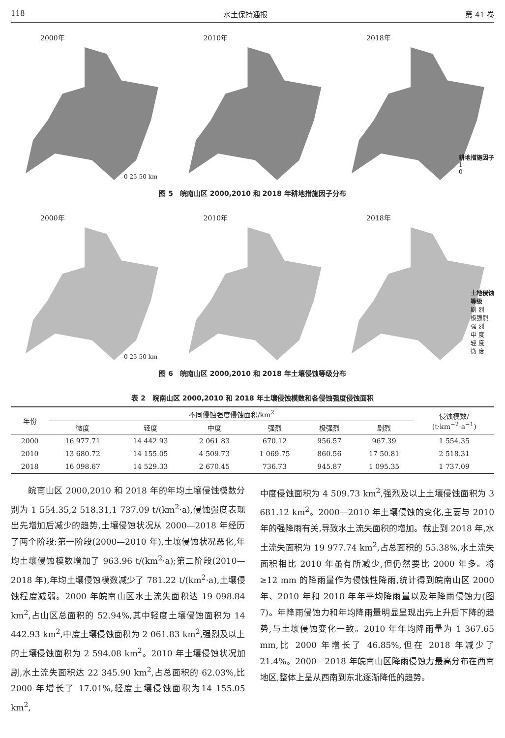118 水土保持通报 第 41 卷
2000年
0 25 50 km
2010年 2018年
耕地措施因子
1
0
图 5　皖南山区 2000,2010 和 2018 年耕地措施因子分布
2000年
0 25 50 km
2010年 2018年
土地侵蚀
等级
剧 烈
极强烈
强 烈
中 度
轻 度
微 度
图 6　皖南山区 2000,2010 和 2018 年土壤侵蚀等级分布
表 2　皖南山区 2000,2010 和 2018 年土壤侵蚀模数和各侵蚀强度侵蚀面积
| 年份 | 不同侵蚀强度侵蚀面积/km<sup>2</sup> | | | | | | 侵蚀模数/ (t·km<sup>−2</sup>·a<sup>−1</sup>) |
| --- | --- | --- | --- | --- | --- | --- | --- |
| | 微度 | 轻度 | 中度 | 强烈 | 极强烈 | 剧烈 | |
| 2000 | 16 977.71 | 14 442.93 | 2 061.83 | 670.12 | 956.57 | 967.39 | 1 554.35 |
| 2010 | 13 680.72 | 14 155.05 | 4 509.73 | 1 069.75 | 860.56 | 17 50.81 | 2 518.31 |
| 2018 | 16 098.67 | 14 529.33 | 2 670.45 | 736.73 | 945.87 | 1 095.35 | 1 737.09 |
　　皖南山区 2000,2010 和 2018 年的年均土壤侵蚀模数分别为 1 554.35,2 518.31,1 737.09 t/(km<sup>2</sup>·a),侵蚀强度表现出先增加后减少的趋势,土壤侵蚀状况从 2000—2018 年经历了两个阶段:第一阶段(2000—2010 年),土壤侵蚀状况恶化,年均土壤侵蚀模数增加了 963.96 t/(km<sup>2</sup>·a);第二阶段(2010—2018 年),年均土壤侵蚀模数减少了 781.22 t/(km<sup>2</sup>·a),土壤侵蚀程度减弱。2000 年皖南山区水土流失面积达 19 098.84 km<sup>2</sup>,占山区总面积的 52.94%,其中轻度土壤侵蚀面积为 14 442.93 km<sup>2</sup>,中度土壤侵蚀面积为 2 061.83 km<sup>2</sup>,强烈及以上的土壤侵蚀面积为 2 594.08 km<sup>2</sup>。2010 年土壤侵蚀状况加剧,水土流失面积达 22 345.90 km<sup>2</sup>,占总面积的 62.03%,比 2000 年增长了 17.01%,轻度土壤侵蚀面积为14 155.05 km<sup>2</sup>,
中度侵蚀面积为 4 509.73 km<sup>2</sup>,强烈及以上土壤侵蚀面积为 3 681.12 km<sup>2</sup>。2000—2010 年土壤侵蚀的变化,主要与 2010 年的强降雨有关,导致水土流失面积的增加。截止到 2018 年,水土流失面积为 19 977.74 km<sup>2</sup>,占总面积的 55.38%,水土流失面积相比 2010 年虽有所减少,但仍然要比 2000 年多。将 ≥12 mm 的降雨量作为侵蚀性降雨,统计得到皖南山区 2000 年、2010 年和 2018 年年平均降雨量以及年降雨侵蚀力(图 7)。年降雨侵蚀力和年均降雨量明显呈现出先上升后下降的趋势,与土壤侵蚀变化一致。2010 年年均降雨量为 1 367.65 mm,比 2000 年增长了 46.85%,但在 2018 年减少了 21.4%。2000—2018 年皖南山区降雨侵蚀力最高分布在西南地区,整体上呈从西南到东北逐渐降低的趋势。